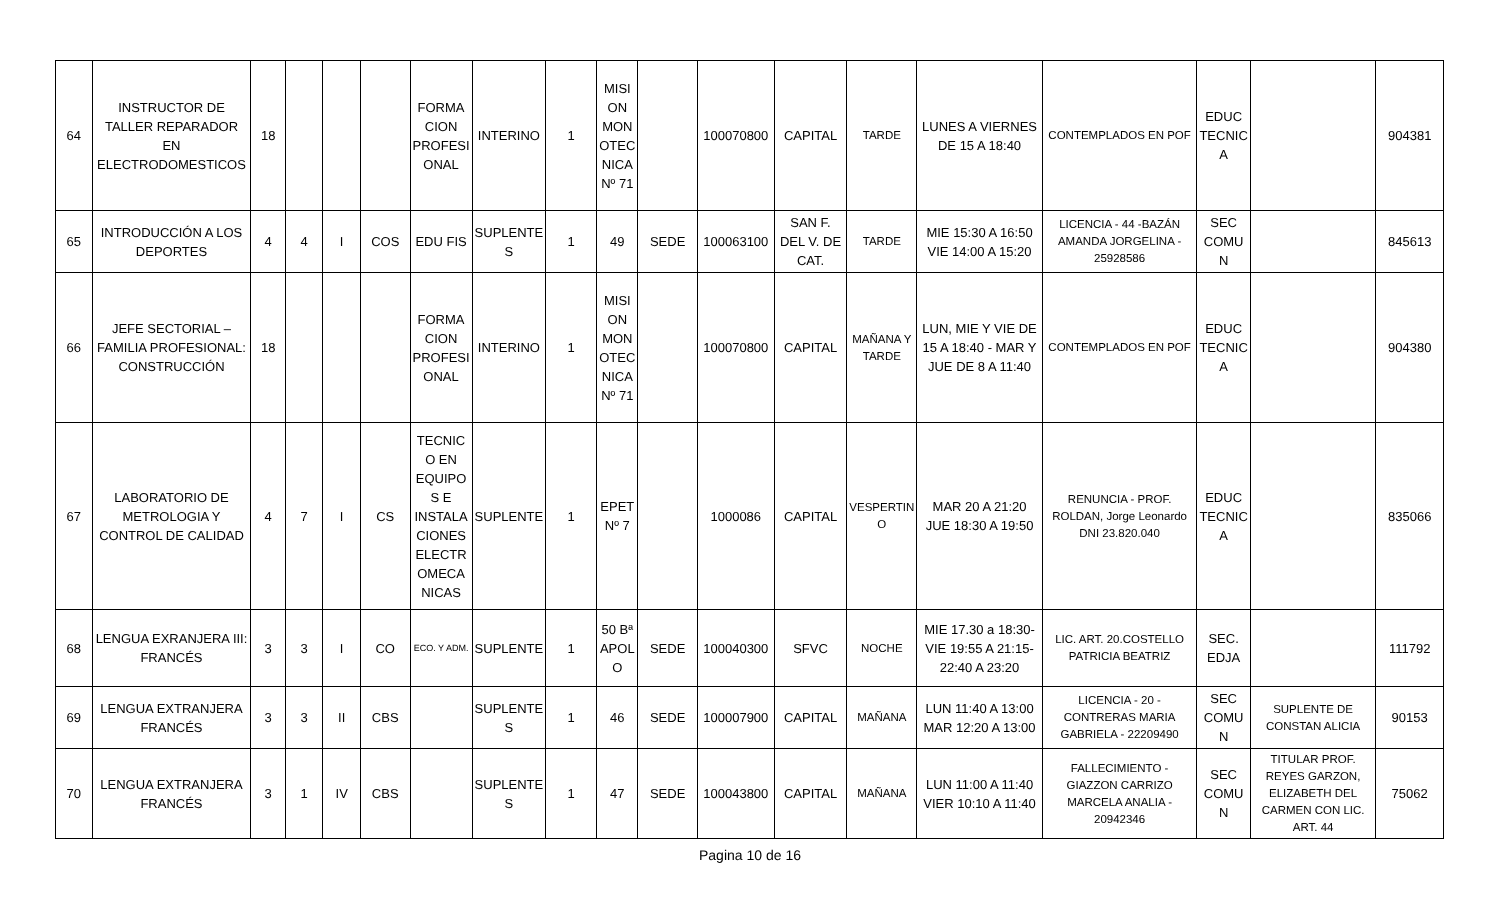| 64 | INSTRUCTOR DE TALLER REPARADOR EN ELECTRODOMESTICOS | 18 | | | | FORMA CION PROFESI ONAL | INTERINO | 1 | MISI ON MON OTEC NICA Nº 71 | | 100070800 | CAPITAL | TARDE | LUNES A VIERNES DE 15 A 18:40 | CONTEMPLADOS EN POF | EDUC TECNIC A | | 904381 |
| 65 | INTRODUCCIÓN A LOS DEPORTES | 4 | 4 | I | COS | EDU FIS | SUPLENTE S | 1 | 49 | SEDE | 100063100 | SAN F. DEL V. DE CAT. | TARDE | MIE 15:30 A 16:50 VIE 14:00 A 15:20 | LICENCIA - 44 -BAZÁN AMANDA JORGELINA - 25928586 | SEC COMU N | | 845613 |
| 66 | JEFE SECTORIAL – FAMILIA PROFESIONAL: CONSTRUCCIÓN | 18 | | | | FORMA CION PROFESI ONAL | INTERINO | 1 | MISI ON MON OTEC NICA Nº 71 | | 100070800 | CAPITAL | MAÑANA Y TARDE | LUN, MIE Y VIE DE 15 A 18:40 - MAR Y JUE DE 8 A 11:40 | CONTEMPLADOS EN POF | EDUC TECNIC A | | 904380 |
| 67 | LABORATORIO DE METROLOGIA Y CONTROL DE CALIDAD | 4 | 7 | I | CS | TECNIC O EN EQUIPO S E INSTALA CIONES ELECTR OMECA NICAS | SUPLENTE | 1 | EPET Nº 7 | | 1000086 | CAPITAL | VESPERTIN O | MAR 20 A 21:20 JUE 18:30 A 19:50 | RENUNCIA - PROF. ROLDAN, Jorge Leonardo DNI 23.820.040 | EDUC TECNIC A | | 835066 |
| 68 | LENGUA EXRANJERA III: FRANCÉS | 3 | 3 | I | CO | ECO. Y ADM. | SUPLENTE | 1 | 50 Bª APOL O | SEDE | 100040300 | SFVC | NOCHE | MIE 17.30 a 18:30- VIE 19:55 A 21:15- 22:40 A 23:20 | LIC. ART. 20.COSTELLO PATRICIA BEATRIZ | SEC. EDJA | | 111792 |
| 69 | LENGUA EXTRANJERA FRANCÉS | 3 | 3 | II | CBS | | SUPLENTE S | 1 | 46 | SEDE | 100007900 | CAPITAL | MAÑANA | LUN 11:40 A 13:00 MAR 12:20 A 13:00 | LICENCIA - 20 -CONTRERAS MARIA GABRIELA - 22209490 | SEC COMU N | SUPLENTE DE CONSTAN ALICIA | 90153 |
| 70 | LENGUA EXTRANJERA FRANCÉS | 3 | 1 | IV | CBS | | SUPLENTE S | 1 | 47 | SEDE | 100043800 | CAPITAL | MAÑANA | LUN 11:00 A 11:40 VIER 10:10 A 11:40 | FALLECIMIENTO - GIAZZON CARRIZO MARCELA ANALIA - 20942346 | SEC COMU N | TITULAR PROF. REYES GARZON, ELIZABETH DEL CARMEN CON LIC. ART. 44 | 75062 |
Pagina 10 de 16